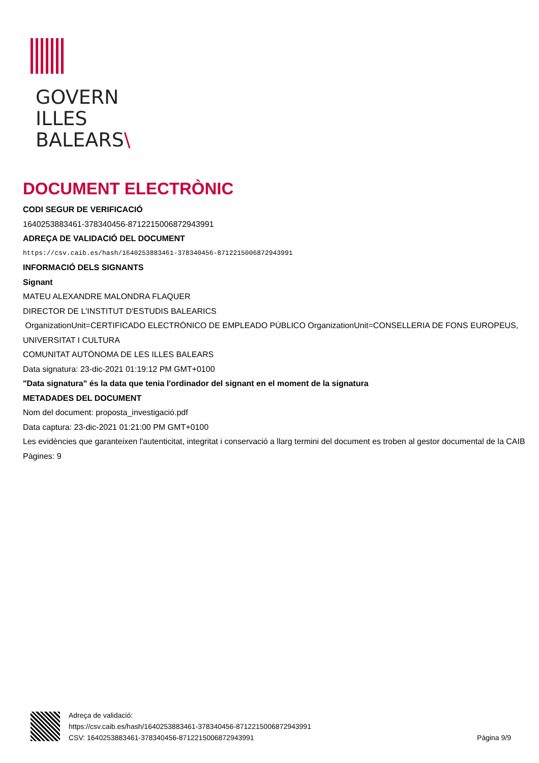GOVERN
ILLES
BALEARS\
DOCUMENT ELECTRÒNIC
CODI SEGUR DE VERIFICACIÓ
1640253883461-378340456-8712215006872943991
ADREÇA DE VALIDACIÓ DEL DOCUMENT
https://csv.caib.es/hash/1640253883461-378340456-8712215006872943991
INFORMACIÓ DELS SIGNANTS
Signant
MATEU ALEXANDRE MALONDRA FLAQUER
DIRECTOR DE L'INSTITUT D'ESTUDIS BALEARICS
OrganizationUnit=CERTIFICADO ELECTRÓNICO DE EMPLEADO PÚBLICO OrganizationUnit=CONSELLERIA DE FONS EUROPEUS, UNIVERSITAT I CULTURA
COMUNITAT AUTÒNOMA DE LES ILLES BALEARS
Data signatura: 23-dic-2021 01:19:12 PM GMT+0100
"Data signatura" és la data que tenia l'ordinador del signant en el moment de la signatura
METADADES DEL DOCUMENT
Nom del document: proposta_investigació.pdf
Data captura: 23-dic-2021 01:21:00 PM GMT+0100
Les evidències que garanteixen l'autenticitat, integritat i conservació a llarg termini del document es troben al gestor documental de la CAIB
Pàgines: 9
Adreça de validació:
https://csv.caib.es/hash/1640253883461-378340456-8712215006872943991
CSV: 1640253883461-378340456-8712215006872943991
Pàgina 9/9